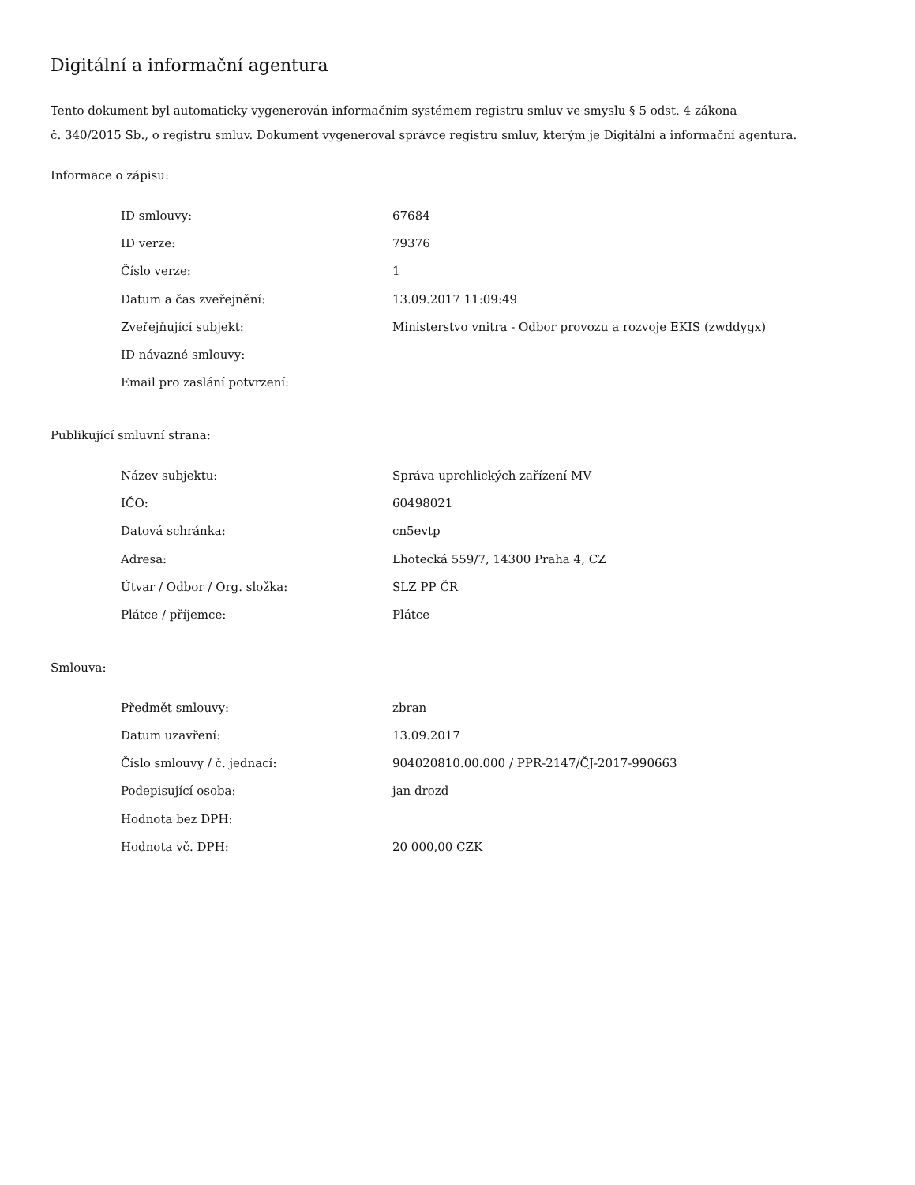Digitální a informační agentura
Tento dokument byl automaticky vygenerován informačním systémem registru smluv ve smyslu § 5 odst. 4 zákona
č. 340/2015 Sb., o registru smluv. Dokument vygeneroval správce registru smluv, kterým je Digitální a informační agentura.
Informace o zápisu:
| ID smlouvy: | 67684 |
| ID verze: | 79376 |
| Číslo verze: | 1 |
| Datum a čas zveřejnění: | 13.09.2017 11:09:49 |
| Zveřejňující subjekt: | Ministerstvo vnitra - Odbor provozu a rozvoje EKIS (zwddygx) |
| ID návazné smlouvy: | |
| Email pro zaslání potvrzení: | |
Publikující smluvní strana:
| Název subjektu: | Správa uprchlických zařízení MV |
| IČO: | 60498021 |
| Datová schránka: | cn5evtp |
| Adresa: | Lhotecká 559/7, 14300 Praha 4, CZ |
| Útvar / Odbor / Org. složka: | SLZ PP ČR |
| Plátce / příjemce: | Plátce |
Smlouva:
| Předmět smlouvy: | zbran |
| Datum uzavření: | 13.09.2017 |
| Číslo smlouvy / č. jednací: | 904020810.00.000 / PPR-2147/ČJ-2017-990663 |
| Podepisující osoba: | jan drozd |
| Hodnota bez DPH: | |
| Hodnota vč. DPH: | 20 000,00 CZK |